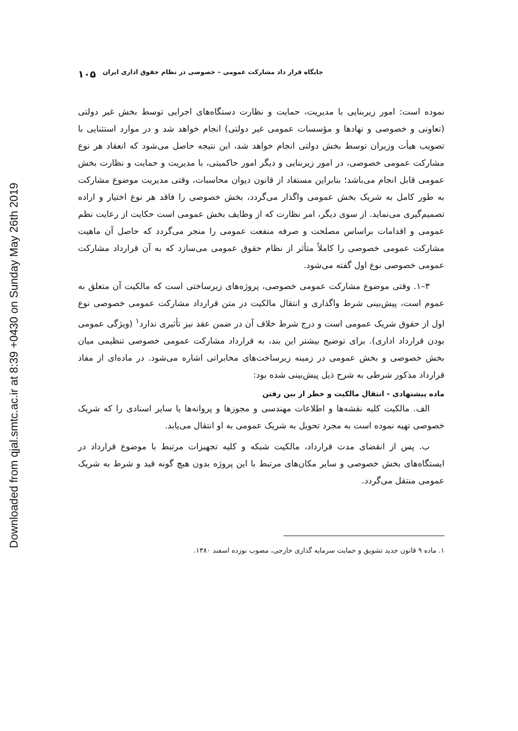Downloaded from qjal.smtc.ac.ir at 8:39 +0430 on Sunday May 26th 2019
جایگاه قرار داد مشارکت عمومی – خصوصی در نظام حقوق اداری ایران ۱۰۵
نموده است: امور زیربنایی با مدیریت، حمایت و نظارت دستگاه‌های اجرایی توسط بخش غیر دولتی (تعاونی و خصوصی و نهادها و مؤسسات عمومی غیر دولتی) انجام خواهد شد و در موارد استثنایی با تصویب هیأت وزیران توسط بخش دولتی انجام خواهد شد، این نتیجه حاصل می‌شود که انعقاد هر نوع مشارکت عمومی خصوصی، در امور زیربنایی و دیگر امور حاکمیتی، با مدیریت و حمایت و نظارت بخش عمومی قابل انجام می‌باشد؛ بنابراین مستفاد از قانون دیوان محاسبات، وقتی مدیریت موضوع مشارکت به طور کامل به شریک بخش عمومی واگذار می‌گردد، بخش خصوصی را فاقد هر نوع اختیار و اراده تصمیم‌گیری می‌نماید. از سوی دیگر، امر نظارت که از وظایف بخش عمومی است حکایت از رعایت نظم عمومی و اقدامات براساس مصلحت و صرفه منفعت عمومی را منجر می‌گردد که حاصل آن ماهیت مشارکت عمومی خصوصی را کاملاً متأثر از نظام حقوق عمومی می‌سازد که به آن قرارداد مشارکت عمومی خصوصی نوع اول گفته می‌شود.
۳–۱. وقتی موضوع مشارکت عمومی خصوصی، پروژه‌های زیرساختی است که مالکیت آن متعلق به عموم است، پیش‌بینی شرط واگذاری و انتقال مالکیت در متن قرارداد مشارکت عمومی خصوصی نوع اول از حقوق شریک عمومی است و درج شرط خلاف آن در ضمن عقد نیز تأثیری ندارد<sup>۱</sup> (ویژگی عمومی بودن قرارداد اداری). برای توضیح بیشتر این بند، به قرارداد مشارکت عمومی خصوصی تنظیمی میان بخش خصوصی و بخش عمومی در زمینه زیرساخت‌های مخابراتی اشاره می‌شود. در ماده‌ای از مفاد قرارداد مذکور شرطی به شرح ذیل پیش‌بینی شده بود:
ماده پیشنهادی - انتقال مالکیت و خطر از بین رفتن
الف. مالکیت کلیه نقشه‌ها و اطلاعات مهندسی و مجوزها و پروانه‌ها یا سایر اسنادی را که شریک خصوصی تهیه نموده است به مجرد تحویل به شریک عمومی به او انتقال می‌یابد.
ب. پس از انقضای مدت قرارداد، مالکیت شبکه و کلیه تجهیزات مرتبط با موضوع قرارداد در ایستگاه‌های بخش خصوصی و سایر مکان‌های مرتبط با این پروژه بدون هیچ گونه قید و شرط به شریک عمومی منتقل می‌گردد.
۱. ماده ۹ قانون جدید تشویق و حمایت سرمایه گذاری خارجی، مصوب نوزده اسفند ۱۳۸۰.